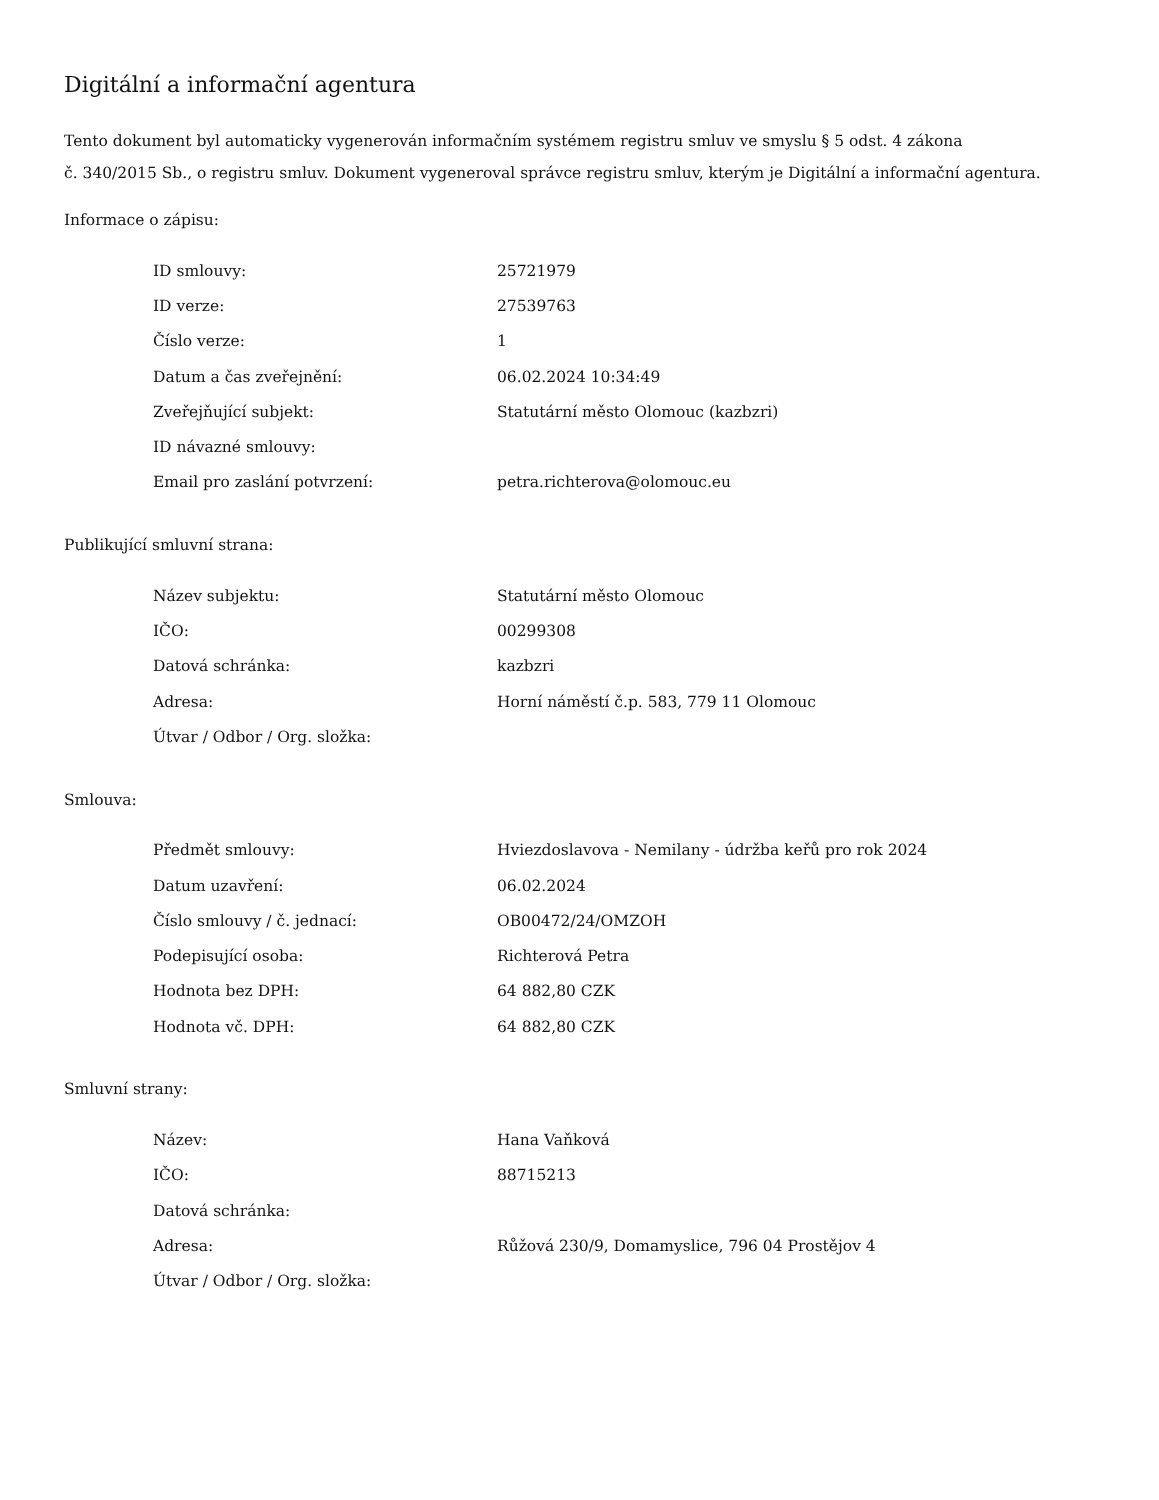Digitální a informační agentura
Tento dokument byl automaticky vygenerován informačním systémem registru smluv ve smyslu § 5 odst. 4 zákona
č. 340/2015 Sb., o registru smluv. Dokument vygeneroval správce registru smluv, kterým je Digitální a informační agentura.
Informace o zápisu:
| ID smlouvy: | 25721979 |
| ID verze: | 27539763 |
| Číslo verze: | 1 |
| Datum a čas zveřejnění: | 06.02.2024 10:34:49 |
| Zveřejňující subjekt: | Statutární město Olomouc (kazbzri) |
| ID návazné smlouvy: | |
| Email pro zaslání potvrzení: | petra.richterova@olomouc.eu |
Publikující smluvní strana:
| Název subjektu: | Statutární město Olomouc |
| IČO: | 00299308 |
| Datová schránka: | kazbzri |
| Adresa: | Horní náměstí č.p. 583, 779 11 Olomouc |
| Útvar / Odbor / Org. složka: | |
Smlouva:
| Předmět smlouvy: | Hviezdoslavova - Nemilany - údržba keřů pro rok 2024 |
| Datum uzavření: | 06.02.2024 |
| Číslo smlouvy / č. jednací: | OB00472/24/OMZOH |
| Podepisující osoba: | Richterová Petra |
| Hodnota bez DPH: | 64 882,80 CZK |
| Hodnota vč. DPH: | 64 882,80 CZK |
Smluvní strany:
| Název: | Hana Vaňková |
| IČO: | 88715213 |
| Datová schránka: | |
| Adresa: | Růžová 230/9, Domamyslice, 796 04 Prostějov 4 |
| Útvar / Odbor / Org. složka: | |